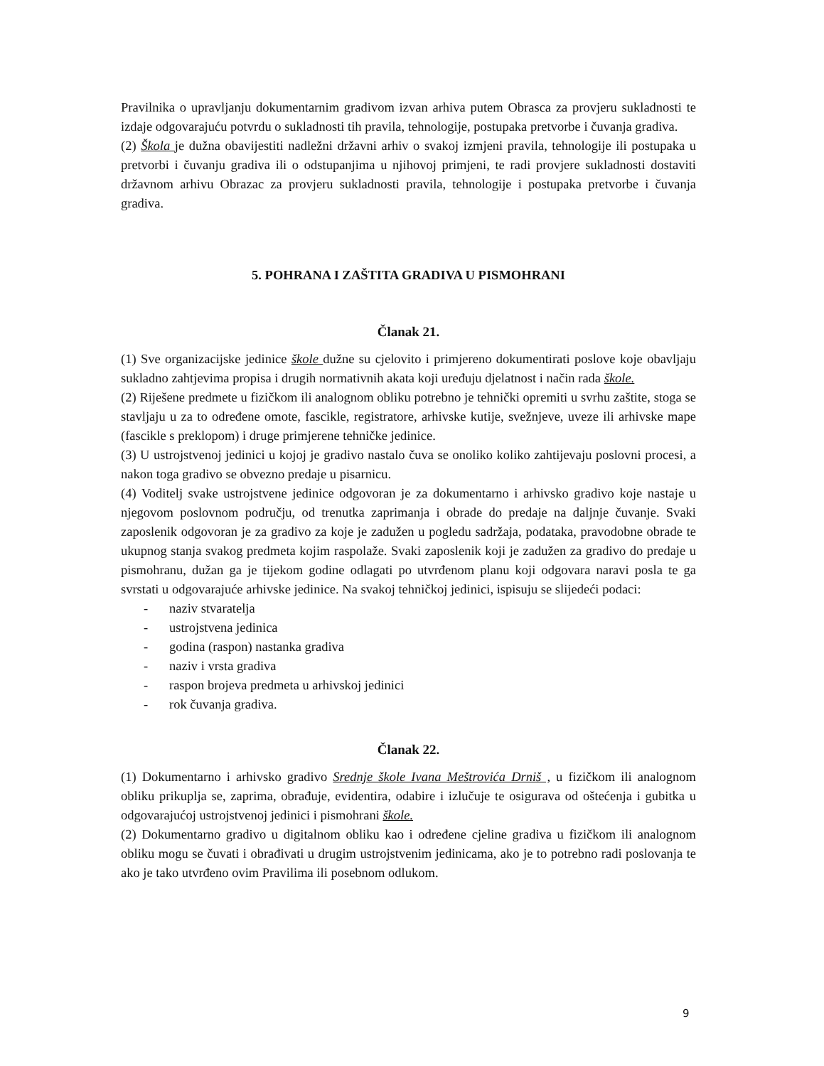Pravilnika o upravljanju dokumentarnim gradivom izvan arhiva putem Obrasca za provjeru sukladnosti te izdaje odgovarajuću potvrdu o sukladnosti tih pravila, tehnologije, postupaka pretvorbe i čuvanja gradiva.
(2) Škola je dužna obavijestiti nadležni državni arhiv o svakoj izmjeni pravila, tehnologije ili postupaka u pretvorbi i čuvanju gradiva ili o odstupanjima u njihovoj primjeni, te radi provjere sukladnosti dostaviti državnom arhivu Obrazac za provjeru sukladnosti pravila, tehnologije i postupaka pretvorbe i čuvanja gradiva.
5. POHRANA I ZAŠTITA GRADIVA U PISMOHRANI
Članak 21.
(1) Sve organizacijske jedinice škole dužne su cjelovito i primjereno dokumentirati poslove koje obavljaju sukladno zahtjevima propisa i drugih normativnih akata koji uređuju djelatnost i način rada škole.
(2) Riješene predmete u fizičkom ili analognom obliku potrebno je tehnički opremiti u svrhu zaštite, stoga se stavljaju u za to određene omote, fascikle, registratore, arhivske kutije, svežnjeve, uveze ili arhivske mape (fascikle s preklopom) i druge primjerene tehničke jedinice.
(3) U ustrojstvenoj jedinici u kojoj je gradivo nastalo čuva se onoliko koliko zahtijevaju poslovni procesi, a nakon toga gradivo se obvezno predaje u pisarnicu.
(4) Voditelj svake ustrojstvene jedinice odgovoran je za dokumentarno i arhivsko gradivo koje nastaje u njegovom poslovnom području, od trenutka zaprimanja i obrade do predaje na daljnje čuvanje. Svaki zaposlenik odgovoran je za gradivo za koje je zadužen u pogledu sadržaja, podataka, pravodobne obrade te ukupnog stanja svakog predmeta kojim raspolaže. Svaki zaposlenik koji je zadužen za gradivo do predaje u pismohranu, dužan ga je tijekom godine odlagati po utvrđenom planu koji odgovara naravi posla te ga svrstati u odgovarajuće arhivske jedinice. Na svakoj tehničkoj jedinici, ispisuju se slijedeći podaci:
- naziv stvaratelja
- ustrojstvena jedinica
- godina (raspon) nastanka gradiva
- naziv i vrsta gradiva
- raspon brojeva predmeta u arhivskoj jedinici
- rok čuvanja gradiva.
Članak 22.
(1) Dokumentarno i arhivsko gradivo Srednje škole Ivana Meštrovića Drniš , u fizičkom ili analognom obliku prikuplja se, zaprima, obrađuje, evidentira, odabire i izlučuje te osigurava od oštećenja i gubitka u odgovarajućoj ustrojstvenoj jedinici i pismohrani škole.
(2) Dokumentarno gradivo u digitalnom obliku kao i određene cjeline gradiva u fizičkom ili analognom obliku mogu se čuvati i obrađivati u drugim ustrojstvenim jedinicama, ako je to potrebno radi poslovanja te ako je tako utvrđeno ovim Pravilima ili posebnom odlukom.
9